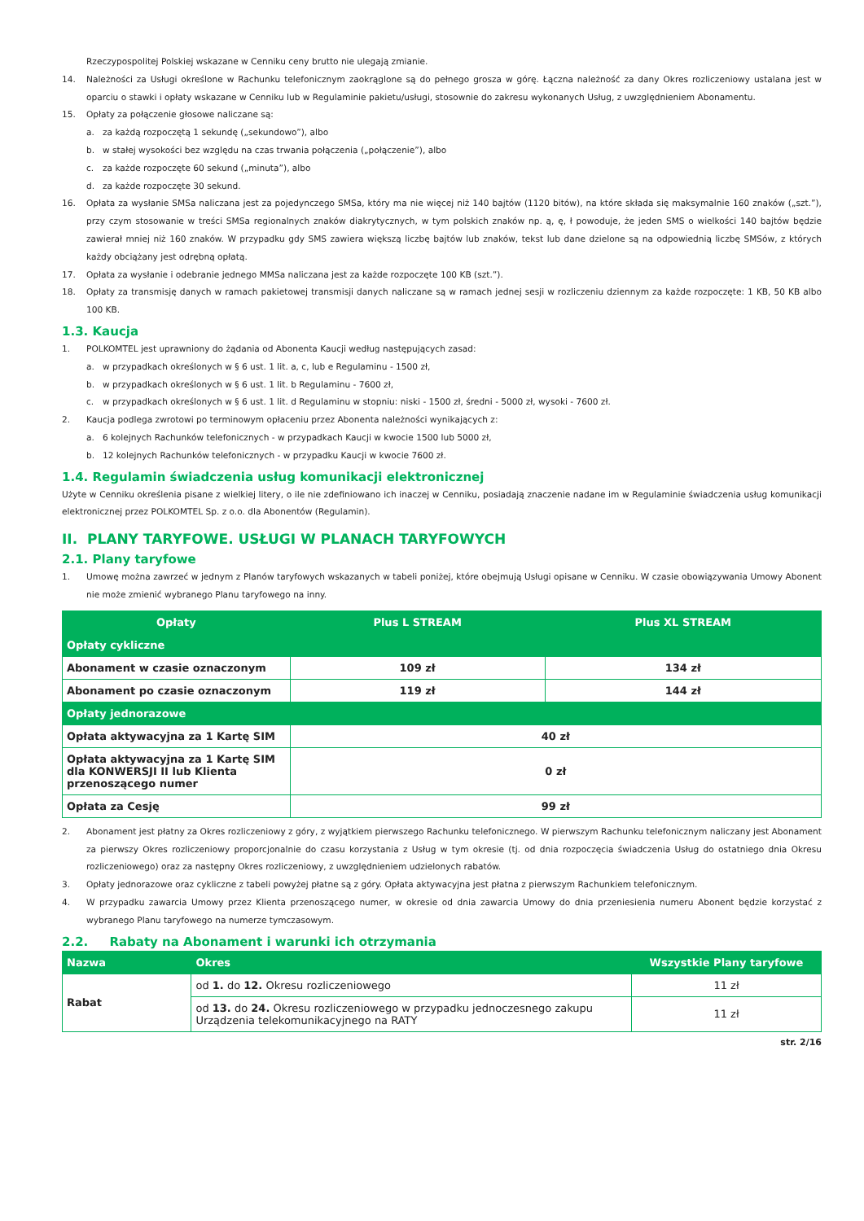Rzeczypospolitej Polskiej wskazane w Cenniku ceny brutto nie ulegają zmianie.
14. Należności za Usługi określone w Rachunku telefonicznym zaokrąglone są do pełnego grosza w górę. Łączna należność za dany Okres rozliczeniowy ustalana jest w oparciu o stawki i opłaty wskazane w Cenniku lub w Regulaminie pakietu/usługi, stosownie do zakresu wykonanych Usług, z uwzględnieniem Abonamentu.
15. Opłaty za połączenie głosowe naliczane są:
a. za każdą rozpoczętą 1 sekundę („sekundowo”), albo
b. w stałej wysokości bez względu na czas trwania połączenia („połączenie”), albo
c. za każde rozpoczęte 60 sekund („minuta”), albo
d. za każde rozpoczęte 30 sekund.
16. Opłata za wysłanie SMSa naliczana jest za pojedynczego SMSa, który ma nie więcej niż 140 bajtów (1120 bitów), na które składa się maksymalnie 160 znaków („szt.”), przy czym stosowanie w treści SMSa regionalnych znaków diakrytycznych, w tym polskich znaków np. ą, ę, ł powoduje, że jeden SMS o wielkości 140 bajtów będzie zawierał mniej niż 160 znaków. W przypadku gdy SMS zawiera większą liczbę bajtów lub znaków, tekst lub dane dzielone są na odpowiednią liczbę SMSów, z których każdy obciążany jest odrębną opłatą.
17. Opłata za wysłanie i odebranie jednego MMSa naliczana jest za każde rozpoczęte 100 KB (szt.”).
18. Opłaty za transmisję danych w ramach pakietowej transmisji danych naliczane są w ramach jednej sesji w rozliczeniu dziennym za każde rozpoczęte: 1 KB, 50 KB albo 100 KB.
1.3. Kaucja
1. POLKOMTEL jest uprawniony do żądania od Abonenta Kaucji według następujących zasad:
a. w przypadkach określonych w § 6 ust. 1 lit. a, c, lub e Regulaminu - 1500 zł,
b. w przypadkach określonych w § 6 ust. 1 lit. b Regulaminu - 7600 zł,
c. w przypadkach określonych w § 6 ust. 1 lit. d Regulaminu w stopniu: niski - 1500 zł, średni - 5000 zł, wysoki - 7600 zł.
2. Kaucja podlega zwrotowi po terminowym opłaceniu przez Abonenta należności wynikających z:
a. 6 kolejnych Rachunków telefonicznych - w przypadkach Kaucji w kwocie 1500 lub 5000 zł,
b. 12 kolejnych Rachunków telefonicznych - w przypadku Kaucji w kwocie 7600 zł.
1.4. Regulamin świadczenia usług komunikacji elektronicznej
Użyte w Cenniku określenia pisane z wielkiej litery, o ile nie zdefiniowano ich inaczej w Cenniku, posiadają znaczenie nadane im w Regulaminie świadczenia usług komunikacji elektronicznej przez POLKOMTEL Sp. z o.o. dla Abonentów (Regulamin).
II. PLANY TARYFOWE. USŁUGI W PLANACH TARYFOWYCH
2.1. Plany taryfowe
1. Umowę można zawrzeć w jednym z Planów taryfowych wskazanych w tabeli poniżej, które obejmują Usługi opisane w Cenniku. W czasie obowiązywania Umowy Abonent nie może zmienić wybranego Planu taryfowego na inny.
| Opłaty | Plus L STREAM | Plus XL STREAM |
| --- | --- | --- |
| Opłaty cykliczne | | |
| Abonament w czasie oznaczonym | 109 zł | 134 zł |
| Abonament po czasie oznaczonym | 119 zł | 144 zł |
| Opłaty jednorazowe | | |
| Opłata aktywacyjna za 1 Kartę SIM | 40 zł | |
| Opłata aktywacyjna za 1 Kartę SIM dla KONWERSJI II lub Klienta przenoszącego numer | 0 zł | |
| Opłata za Cesję | 99 zł | |
2. Abonament jest płatny za Okres rozliczeniowy z góry, z wyjątkiem pierwszego Rachunku telefonicznego. W pierwszym Rachunku telefonicznym naliczany jest Abonament za pierwszy Okres rozliczeniowy proporcjonalnie do czasu korzystania z Usług w tym okresie (tj. od dnia rozpoczęcia świadczenia Usług do ostatniego dnia Okresu rozliczeniowego) oraz za następny Okres rozliczeniowy, z uwzględnieniem udzielonych rabatów.
3. Opłaty jednorazowe oraz cykliczne z tabeli powyżej płatne są z góry. Opłata aktywacyjna jest płatna z pierwszym Rachunkiem telefonicznym.
4. W przypadku zawarcia Umowy przez Klienta przenoszącego numer, w okresie od dnia zawarcia Umowy do dnia przeniesienia numeru Abonent będzie korzystać z wybranego Planu taryfowego na numerze tymczasowym.
2.2. Rabaty na Abonament i warunki ich otrzymania
| Nazwa | Okres | Wszystkie Plany taryfowe |
| --- | --- | --- |
| Rabat | od 1. do 12. Okresu rozliczeniowego | 11 zł |
| | od 13. do 24. Okresu rozliczeniowego w przypadku jednoczesnego zakupu Urządzenia telekomunikacyjnego na RATY | 11 zł |
str. 2/16